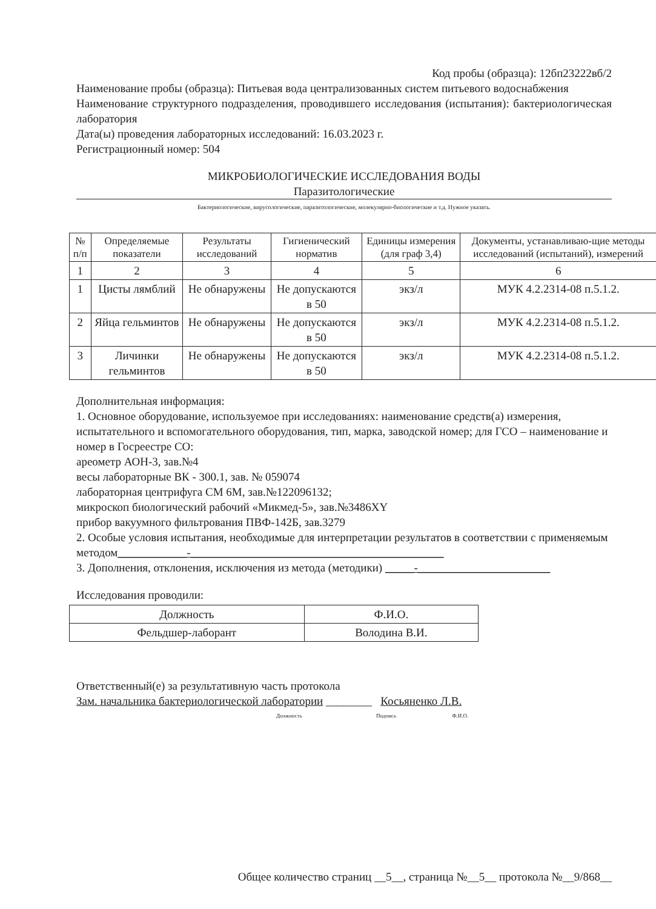Код пробы (образца): 12бп23222вб/2
Наименование пробы (образца): Питьевая вода централизованных систем питьевого водоснабжения
Наименование структурного подразделения, проводившего исследования (испытания): бактериологическая лаборатория
Дата(ы) проведения лабораторных исследований: 16.03.2023 г.
Регистрационный номер: 504
МИКРОБИОЛОГИЧЕСКИЕ ИССЛЕДОВАНИЯ ВОДЫ
Паразитологические
Бактериологические, вирусологические, паразитологические, молекулярно-биологические и т.д. Нужное указать.
| № п/п | Определяемые показатели | Результаты исследований | Гигиенический норматив | Единицы измерения (для граф 3,4) | Документы, устанавливаю-щие методы исследований (испытаний), измерений |
| --- | --- | --- | --- | --- | --- |
| 1 | 2 | 3 | 4 | 5 | 6 |
| 1 | Цисты лямблий | Не обнаружены | Не допускаются в 50 | экз/л | МУК 4.2.2314-08 п.5.1.2. |
| 2 | Яйца гельминтов | Не обнаружены | Не допускаются в 50 | экз/л | МУК 4.2.2314-08 п.5.1.2. |
| 3 | Личинки гельминтов | Не обнаружены | Не допускаются в 50 | экз/л | МУК 4.2.2314-08 п.5.1.2. |
Дополнительная информация:
1. Основное оборудование, используемое при исследованиях: наименование средств(а) измерения, испытательного и вспомогательного оборудования, тип, марка, заводской номер; для ГСО – наименование и номер в Госреестре СО:
ареометр АОН-3, зав.№4
весы лабораторные ВК - 300.1, зав. № 059074
лабораторная центрифуга СМ 6М, зав.№122096132;
микроскоп биологический рабочий «Микмед-5», зав.№3486XY
прибор вакуумного фильтрования ПВФ-142Б, зав.3279
2. Особые условия испытания, необходимые для интерпретации результатов в соответствии с применяемым методом____________-____________________________________________
3. Дополнения, отклонения, исключения из метода (методики) _____-_______________________
Исследования проводили:
| Должность | Ф.И.О. |
| Фельдшер-лаборант | Володина В.И. |
Ответственный(е) за результативную часть протокола
Зам. начальника бактериологической лаборатории ________ Косьяненко Л.В.
Должность Подпись Ф.И.О.
Общее количество страниц __5__, страница №__5__ протокола №__9/868__